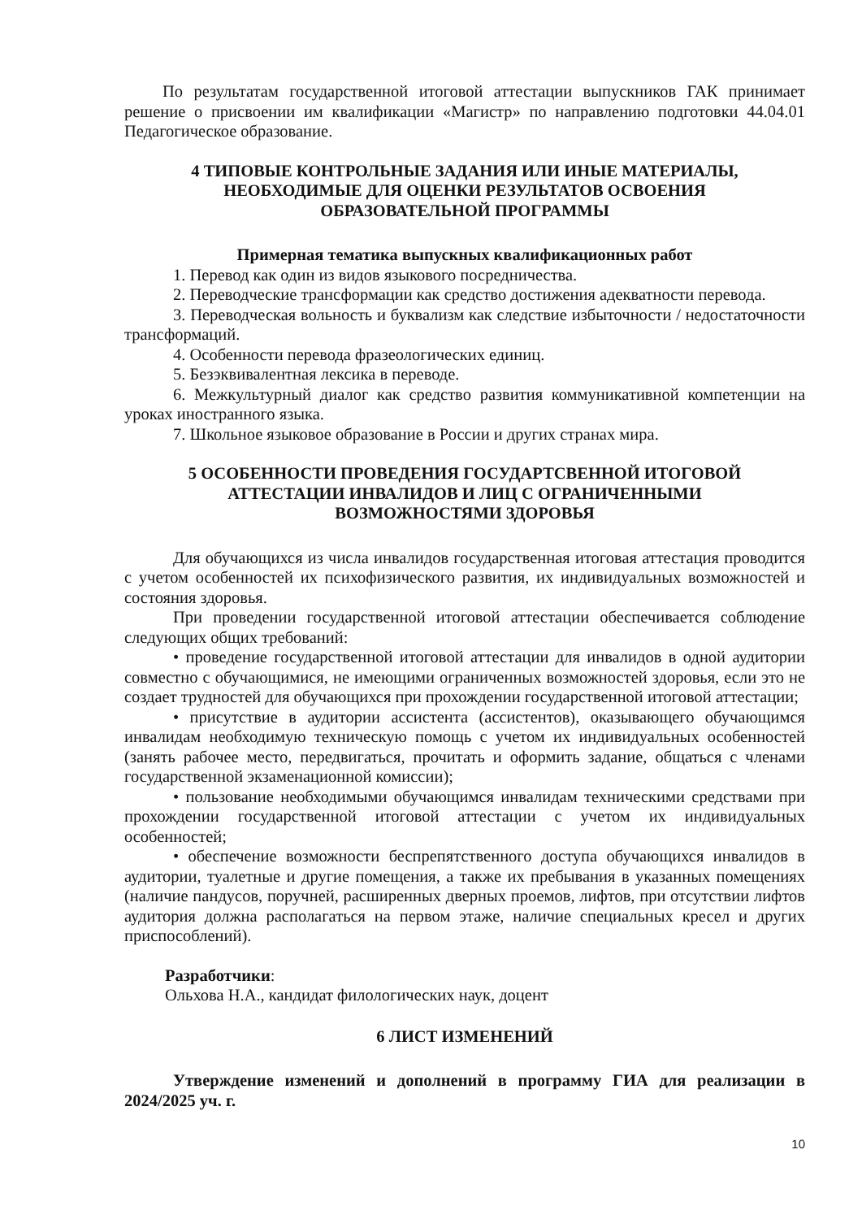По результатам государственной итоговой аттестации выпускников ГАК принимает решение о присвоении им квалификации «Магистр» по направлению подготовки 44.04.01 Педагогическое образование.
4 ТИПОВЫЕ КОНТРОЛЬНЫЕ ЗАДАНИЯ ИЛИ ИНЫЕ МАТЕРИАЛЫ,
НЕОБХОДИМЫЕ ДЛЯ ОЦЕНКИ РЕЗУЛЬТАТОВ ОСВОЕНИЯ
ОБРАЗОВАТЕЛЬНОЙ ПРОГРАММЫ
Примерная тематика выпускных квалификационных работ
1. Перевод как один из видов языкового посредничества.
2. Переводческие трансформации как средство достижения адекватности перевода.
3. Переводческая вольность и буквализм как следствие избыточности / недостаточности трансформаций.
4. Особенности перевода фразеологических единиц.
5. Безэквивалентная лексика в переводе.
6. Межкультурный диалог как средство развития коммуникативной компетенции на уроках иностранного языка.
7. Школьное языковое образование в России и других странах мира.
5 ОСОБЕННОСТИ ПРОВЕДЕНИЯ ГОСУДАРТСВЕННОЙ ИТОГОВОЙ
АТТЕСТАЦИИ ИНВАЛИДОВ И ЛИЦ С ОГРАНИЧЕННЫМИ
ВОЗМОЖНОСТЯМИ ЗДОРОВЬЯ
Для обучающихся из числа инвалидов государственная итоговая аттестация проводится с учетом особенностей их психофизического развития, их индивидуальных возможностей и состояния здоровья.
При проведении государственной итоговой аттестации обеспечивается соблюдение следующих общих требований:
• проведение государственной итоговой аттестации для инвалидов в одной аудитории совместно с обучающимися, не имеющими ограниченных возможностей здоровья, если это не создает трудностей для обучающихся при прохождении государственной итоговой аттестации;
• присутствие в аудитории ассистента (ассистентов), оказывающего обучающимся инвалидам необходимую техническую помощь с учетом их индивидуальных особенностей (занять рабочее место, передвигаться, прочитать и оформить задание, общаться с членами государственной экзаменационной комиссии);
• пользование необходимыми обучающимся инвалидам техническими средствами при прохождении государственной итоговой аттестации с учетом их индивидуальных особенностей;
• обеспечение возможности беспрепятственного доступа обучающихся инвалидов в аудитории, туалетные и другие помещения, а также их пребывания в указанных помещениях (наличие пандусов, поручней, расширенных дверных проемов, лифтов, при отсутствии лифтов аудитория должна располагаться на первом этаже, наличие специальных кресел и других приспособлений).
Разработчики:
Ольхова Н.А., кандидат филологических наук, доцент
6 ЛИСТ ИЗМЕНЕНИЙ
Утверждение изменений и дополнений в программу ГИА для реализации в 2024/2025 уч. г.
10